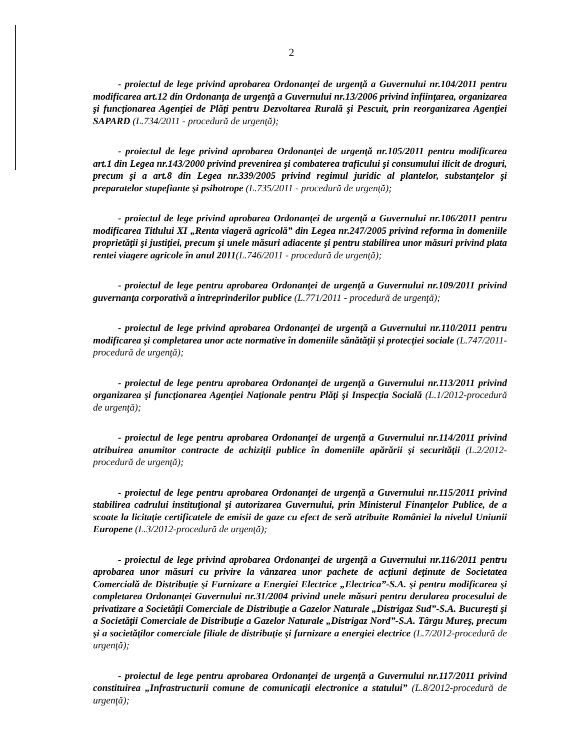2
- proiectul de lege privind aprobarea Ordonanţei de urgenţă a Guvernului nr.104/2011 pentru modificarea art.12 din Ordonanţa de urgenţă a Guvernului nr.13/2006 privind înfiinţarea, organizarea şi funcţionarea Agenţiei de Plăţi pentru Dezvoltarea Rurală şi Pescuit, prin reorganizarea Agenţiei SAPARD (L.734/2011 - procedură de urgenţă);
- proiectul de lege privind aprobarea Ordonanţei de urgenţă nr.105/2011 pentru modificarea art.1 din Legea nr.143/2000 privind prevenirea şi combaterea traficului şi consumului ilicit de droguri, precum şi a art.8 din Legea nr.339/2005 privind regimul juridic al plantelor, substanţelor şi preparatelor stupefiante şi psihotrope (L.735/2011 - procedură de urgenţă);
- proiectul de lege privind aprobarea Ordonanţei de urgenţă a Guvernului nr.106/2011 pentru modificarea Titlului XI „Renta viageră agricolă” din Legea nr.247/2005 privind reforma în domeniile proprietăţii şi justiţiei, precum şi unele măsuri adiacente şi pentru stabilirea unor măsuri privind plata rentei viagere agricole în anul 2011(L.746/2011 - procedură de urgenţă);
- proiectul de lege pentru aprobarea Ordonanţei de urgenţă a Guvernului nr.109/2011 privind guvernanţa corporativă a întreprinderilor publice (L.771/2011 - procedură de urgenţă);
- proiectul de lege privind aprobarea Ordonanţei de urgenţă a Guvernului nr.110/2011 pentru modificarea şi completarea unor acte normative în domeniile sănătăţii şi protecţiei sociale (L.747/2011-procedură de urgenţă);
- proiectul de lege pentru aprobarea Ordonanţei de urgenţă a Guvernului nr.113/2011 privind organizarea şi funcţionarea Agenţiei Naţionale pentru Plăţi şi Inspecţia Socială (L.1/2012-procedură de urgenţă);
- proiectul de lege pentru aprobarea Ordonanţei de urgenţă a Guvernului nr.114/2011 privind atribuirea anumitor contracte de achiziţii publice în domeniile apărării şi securităţii (L.2/2012-procedură de urgenţă);
- proiectul de lege pentru aprobarea Ordonanţei de urgenţă a Guvernului nr.115/2011 privind stabilirea cadrului instituţional şi autorizarea Guvernului, prin Ministerul Finanţelor Publice, de a scoate la licitaţie certificatele de emisii de gaze cu efect de seră atribuite României la nivelul Uniunii Europene (L.3/2012-procedură de urgenţă);
- proiectul de lege privind aprobarea Ordonanţei de urgenţă a Guvernului nr.116/2011 pentru aprobarea unor măsuri cu privire la vânzarea unor pachete de acţiuni deţinute de Societatea Comercială de Distribuţie şi Furnizare a Energiei Electrice „Electrica”-S.A. şi pentru modificarea şi completarea Ordonanţei Guvernului nr.31/2004 privind unele măsuri pentru derularea procesului de privatizare a Societăţii Comerciale de Distribuţie a Gazelor Naturale „Distrigaz Sud”-S.A. Bucureşti şi a Societăţii Comerciale de Distribuţie a Gazelor Naturale „Distrigaz Nord”-S.A. Târgu Mureş, precum şi a societăţilor comerciale filiale de distribuţie şi furnizare a energiei electrice (L.7/2012-procedură de urgenţă);
- proiectul de lege pentru aprobarea Ordonanţei de urgenţă a Guvernului nr.117/2011 privind constituirea „Infrastructurii comune de comunicaţii electronice a statului” (L.8/2012-procedură de urgenţă);